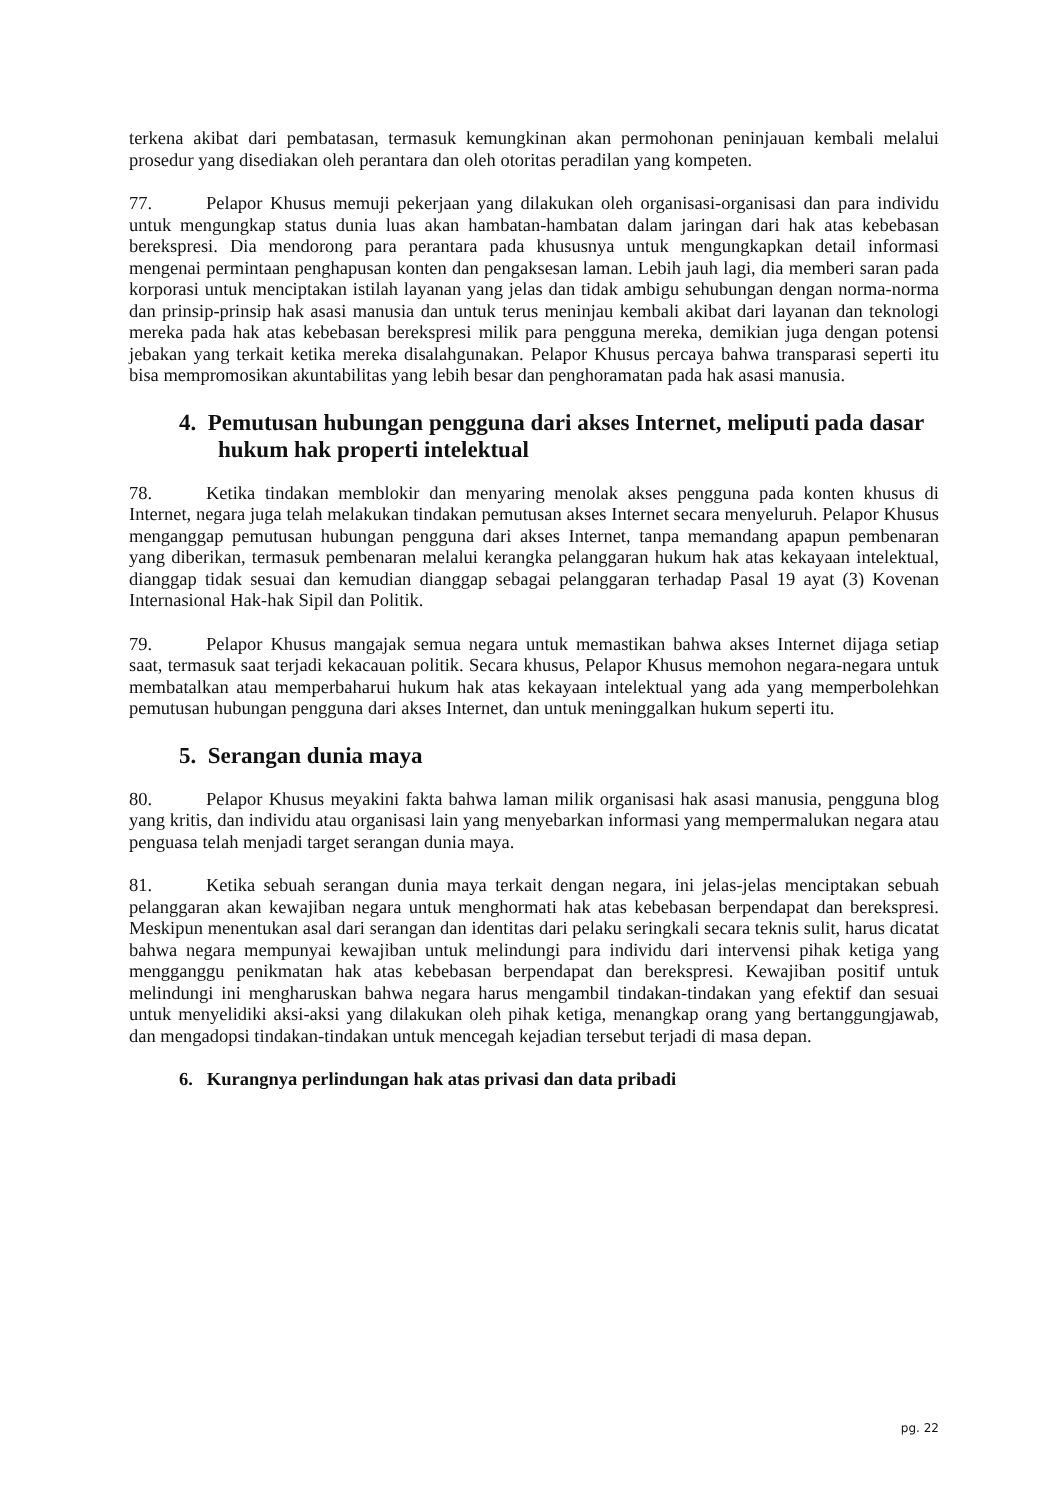terkena akibat dari pembatasan, termasuk kemungkinan akan permohonan peninjauan kembali melalui prosedur yang disediakan oleh perantara dan oleh otoritas peradilan yang kompeten.
77. Pelapor Khusus memuji pekerjaan yang dilakukan oleh organisasi-organisasi dan para individu untuk mengungkap status dunia luas akan hambatan-hambatan dalam jaringan dari hak atas kebebasan berekspresi. Dia mendorong para perantara pada khususnya untuk mengungkapkan detail informasi mengenai permintaan penghapusan konten dan pengaksesan laman. Lebih jauh lagi, dia memberi saran pada korporasi untuk menciptakan istilah layanan yang jelas dan tidak ambigu sehubungan dengan norma-norma dan prinsip-prinsip hak asasi manusia dan untuk terus meninjau kembali akibat dari layanan dan teknologi mereka pada hak atas kebebasan berekspresi milik para pengguna mereka, demikian juga dengan potensi jebakan yang terkait ketika mereka disalahgunakan. Pelapor Khusus percaya bahwa transparasi seperti itu bisa mempromosikan akuntabilitas yang lebih besar dan penghoramatan pada hak asasi manusia.
4. Pemutusan hubungan pengguna dari akses Internet, meliputi pada dasar hukum hak properti intelektual
78. Ketika tindakan memblokir dan menyaring menolak akses pengguna pada konten khusus di Internet, negara juga telah melakukan tindakan pemutusan akses Internet secara menyeluruh. Pelapor Khusus menganggap pemutusan hubungan pengguna dari akses Internet, tanpa memandang apapun pembenaran yang diberikan, termasuk pembenaran melalui kerangka pelanggaran hukum hak atas kekayaan intelektual, dianggap tidak sesuai dan kemudian dianggap sebagai pelanggaran terhadap Pasal 19 ayat (3) Kovenan Internasional Hak-hak Sipil dan Politik.
79. Pelapor Khusus mangajak semua negara untuk memastikan bahwa akses Internet dijaga setiap saat, termasuk saat terjadi kekacauan politik. Secara khusus, Pelapor Khusus memohon negara-negara untuk membatalkan atau memperbaharui hukum hak atas kekayaan intelektual yang ada yang memperbolehkan pemutusan hubungan pengguna dari akses Internet, dan untuk meninggalkan hukum seperti itu.
5. Serangan dunia maya
80. Pelapor Khusus meyakini fakta bahwa laman milik organisasi hak asasi manusia, pengguna blog yang kritis, dan individu atau organisasi lain yang menyebarkan informasi yang mempermalukan negara atau penguasa telah menjadi target serangan dunia maya.
81. Ketika sebuah serangan dunia maya terkait dengan negara, ini jelas-jelas menciptakan sebuah pelanggaran akan kewajiban negara untuk menghormati hak atas kebebasan berpendapat dan berekspresi. Meskipun menentukan asal dari serangan dan identitas dari pelaku seringkali secara teknis sulit, harus dicatat bahwa negara mempunyai kewajiban untuk melindungi para individu dari intervensi pihak ketiga yang mengganggu penikmatan hak atas kebebasan berpendapat dan berekspresi. Kewajiban positif untuk melindungi ini mengharuskan bahwa negara harus mengambil tindakan-tindakan yang efektif dan sesuai untuk menyelidiki aksi-aksi yang dilakukan oleh pihak ketiga, menangkap orang yang bertanggungjawab, dan mengadopsi tindakan-tindakan untuk mencegah kejadian tersebut terjadi di masa depan.
6. Kurangnya perlindungan hak atas privasi dan data pribadi
pg. 22